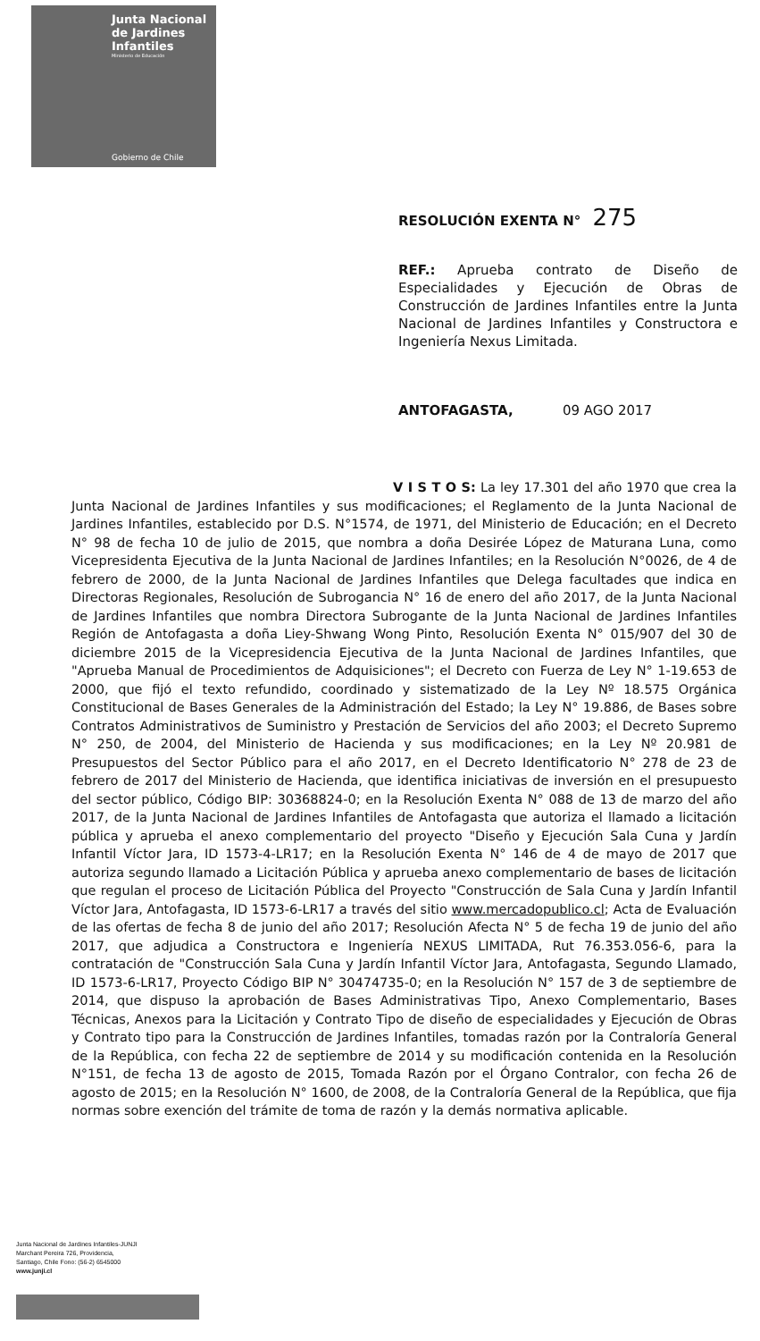Junta Nacional
de Jardines
Infantiles
Ministerio de Educación
Gobierno de Chile
RESOLUCIÓN EXENTA N° 275
REF.: Aprueba contrato de Diseño de Especialidades y Ejecución de Obras de Construcción de Jardines Infantiles entre la Junta Nacional de Jardines Infantiles y Constructora e Ingeniería Nexus Limitada.
ANTOFAGASTA, 09 AGO 2017
V I S T O S: La ley 17.301 del año 1970 que crea la Junta Nacional de Jardines Infantiles y sus modificaciones; el Reglamento de la Junta Nacional de Jardines Infantiles, establecido por D.S. N°1574, de 1971, del Ministerio de Educación; en el Decreto N° 98 de fecha 10 de julio de 2015, que nombra a doña Desirée López de Maturana Luna, como Vicepresidenta Ejecutiva de la Junta Nacional de Jardines Infantiles; en la Resolución N°0026, de 4 de febrero de 2000, de la Junta Nacional de Jardines Infantiles que Delega facultades que indica en Directoras Regionales, Resolución de Subrogancia N° 16 de enero del año 2017, de la Junta Nacional de Jardines Infantiles que nombra Directora Subrogante de la Junta Nacional de Jardines Infantiles Región de Antofagasta a doña Liey-Shwang Wong Pinto, Resolución Exenta N° 015/907 del 30 de diciembre 2015 de la Vicepresidencia Ejecutiva de la Junta Nacional de Jardines Infantiles, que "Aprueba Manual de Procedimientos de Adquisiciones"; el Decreto con Fuerza de Ley N° 1-19.653 de 2000, que fijó el texto refundido, coordinado y sistematizado de la Ley Nº 18.575 Orgánica Constitucional de Bases Generales de la Administración del Estado; la Ley N° 19.886, de Bases sobre Contratos Administrativos de Suministro y Prestación de Servicios del año 2003; el Decreto Supremo N° 250, de 2004, del Ministerio de Hacienda y sus modificaciones; en la Ley Nº 20.981 de Presupuestos del Sector Público para el año 2017, en el Decreto Identificatorio N° 278 de 23 de febrero de 2017 del Ministerio de Hacienda, que identifica iniciativas de inversión en el presupuesto del sector público, Código BIP: 30368824-0; en la Resolución Exenta N° 088 de 13 de marzo del año 2017, de la Junta Nacional de Jardines Infantiles de Antofagasta que autoriza el llamado a licitación pública y aprueba el anexo complementario del proyecto "Diseño y Ejecución Sala Cuna y Jardín Infantil Víctor Jara, ID 1573-4-LR17; en la Resolución Exenta N° 146 de 4 de mayo de 2017 que autoriza segundo llamado a Licitación Pública y aprueba anexo complementario de bases de licitación que regulan el proceso de Licitación Pública del Proyecto "Construcción de Sala Cuna y Jardín Infantil Víctor Jara, Antofagasta, ID 1573-6-LR17 a través del sitio www.mercadopublico.cl; Acta de Evaluación de las ofertas de fecha 8 de junio del año 2017; Resolución Afecta N° 5 de fecha 19 de junio del año 2017, que adjudica a Constructora e Ingeniería NEXUS LIMITADA, Rut 76.353.056-6, para la contratación de "Construcción Sala Cuna y Jardín Infantil Víctor Jara, Antofagasta, Segundo Llamado, ID 1573-6-LR17, Proyecto Código BIP N° 30474735-0; en la Resolución N° 157 de 3 de septiembre de 2014, que dispuso la aprobación de Bases Administrativas Tipo, Anexo Complementario, Bases Técnicas, Anexos para la Licitación y Contrato Tipo de diseño de especialidades y Ejecución de Obras y Contrato tipo para la Construcción de Jardines Infantiles, tomadas razón por la Contraloría General de la República, con fecha 22 de septiembre de 2014 y su modificación contenida en la Resolución N°151, de fecha 13 de agosto de 2015, Tomada Razón por el Órgano Contralor, con fecha 26 de agosto de 2015; en la Resolución N° 1600, de 2008, de la Contraloría General de la República, que fija normas sobre exención del trámite de toma de razón y la demás normativa aplicable.
Junta Nacional de Jardines Infantiles-JUNJI
Marchant Pereira 726, Providencia,
Santiago, Chile Fono: (56-2) 6545000
www.junji.cl